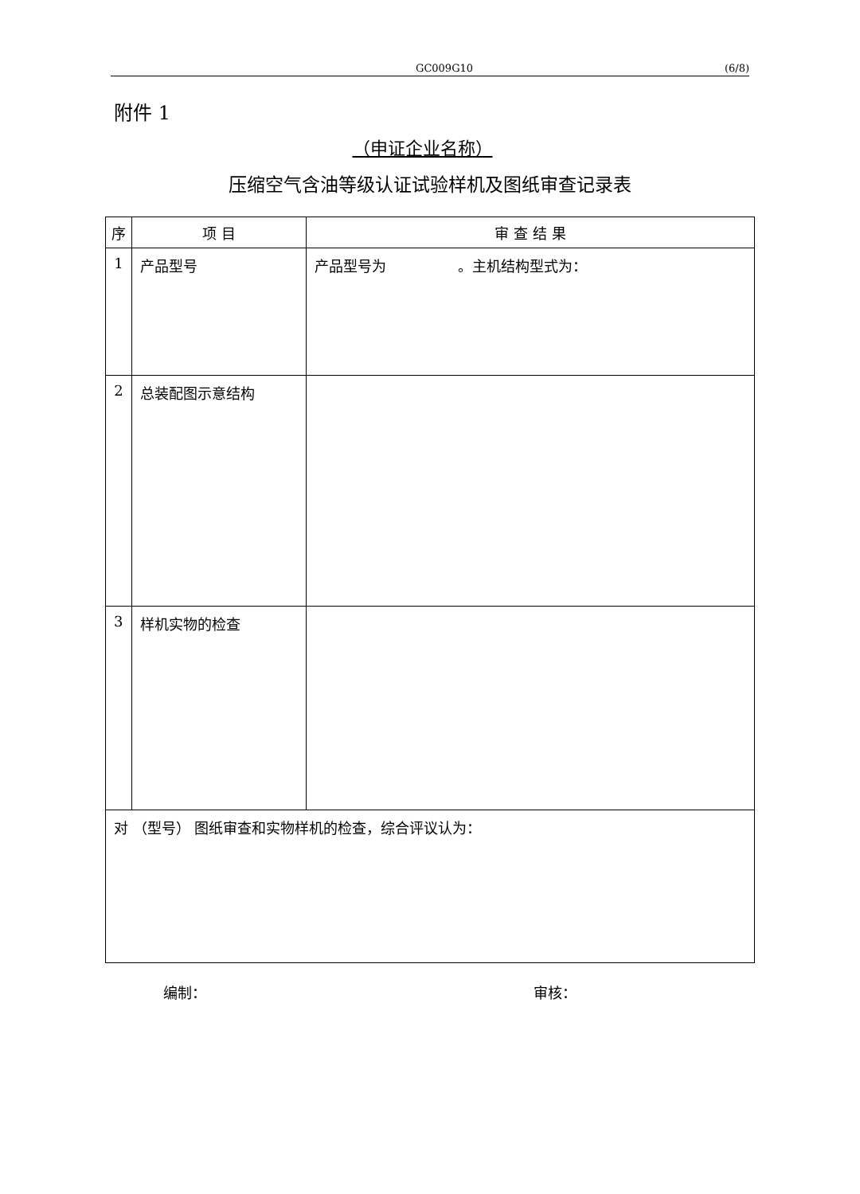GC009G10 (6/8)
附件 1
（申证企业名称）
压缩空气含油等级认证试验样机及图纸审查记录表
| 序 | 项 目 | 审 查 结 果 |
| --- | --- | --- |
| 1 | 产品型号 | 产品型号为 。主机结构型式为： |
| 2 | 总装配图示意结构 | |
| 3 | 样机实物的检查 | |
| 对 （型号） 图纸审查和实物样机的检查，综合评议认为： | | |
编制： 审核：